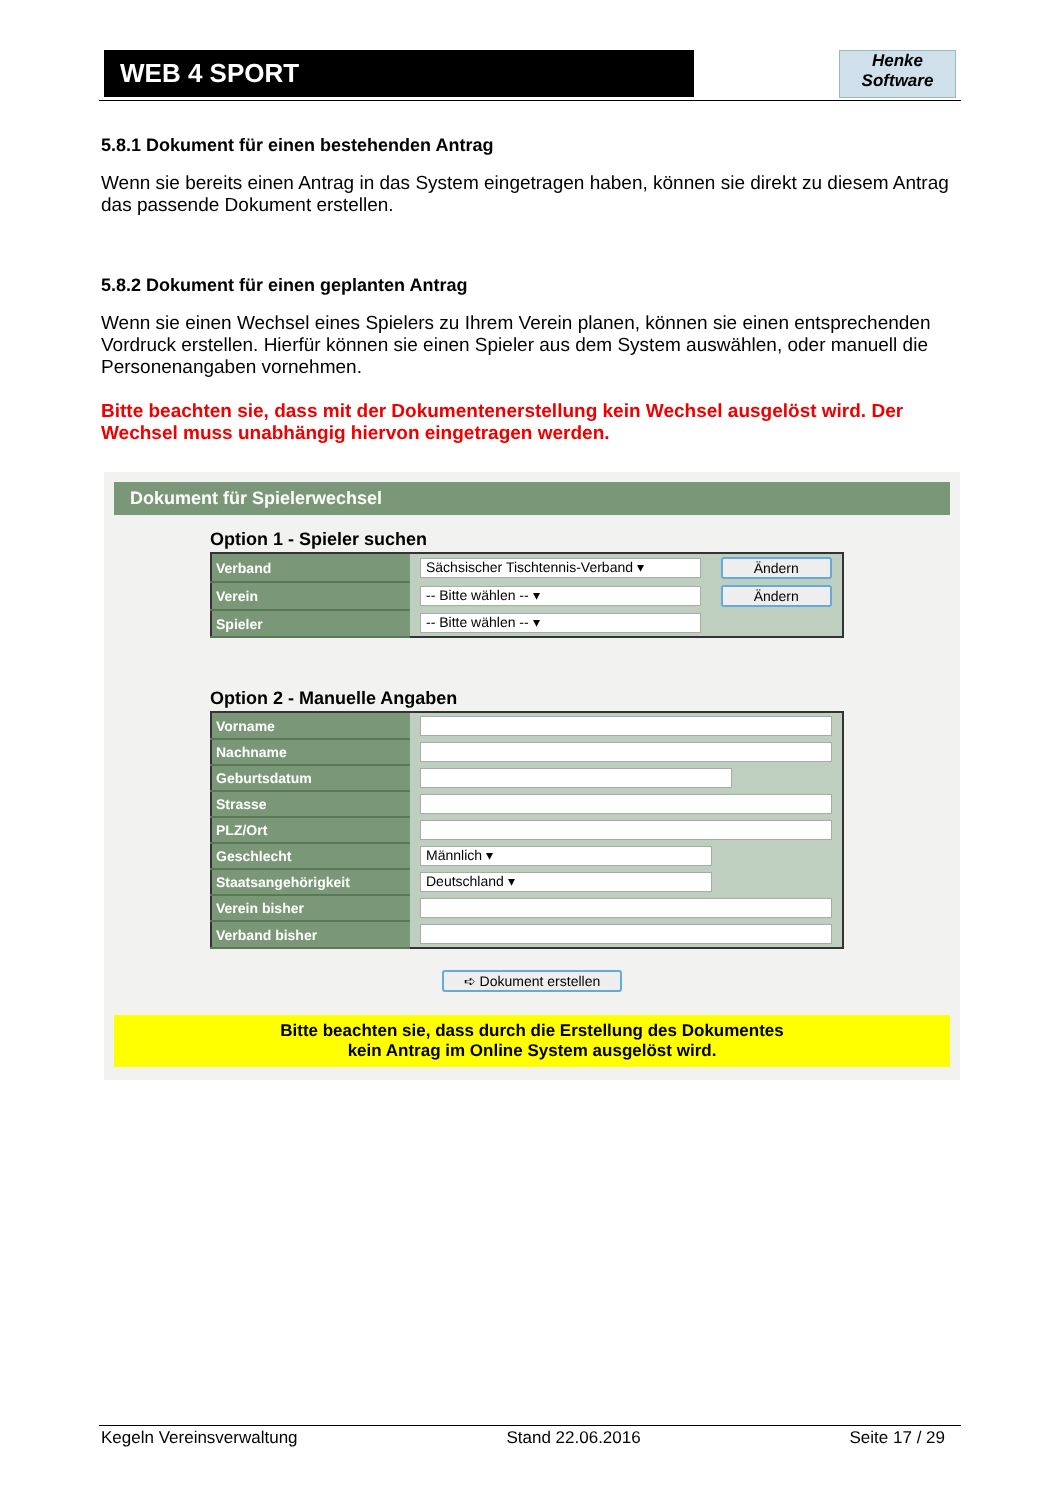WEB 4 SPORT
Henke
Software
5.8.1 Dokument für einen bestehenden Antrag
Wenn sie bereits einen Antrag in das System eingetragen haben, können sie direkt zu diesem Antrag das passende Dokument erstellen.
5.8.2 Dokument für einen geplanten Antrag
Wenn sie einen Wechsel eines Spielers zu Ihrem Verein planen, können sie einen entsprechenden Vordruck erstellen. Hierfür können sie einen Spieler aus dem System auswählen, oder manuell die Personenangaben vornehmen.
Bitte beachten sie, dass mit der Dokumentenerstellung kein Wechsel ausgelöst wird. Der Wechsel muss unabhängig hiervon eingetragen werden.
Dokument für Spielerwechsel
Option 1 - Spieler suchen
| Verband | Sächsischer Tischtennis-Verband ▾ | Ändern |
| Verein | -- Bitte wählen -- ▾ | Ändern |
| Spieler | -- Bitte wählen -- ▾ | |
Option 2 - Manuelle Angaben
| Vorname | |
| Nachname | |
| Geburtsdatum | |
| Strasse | |
| PLZ/Ort | |
| Geschlecht | Männlich ▾ |
| Staatsangehörigkeit | Deutschland ▾ |
| Verein bisher | |
| Verband bisher | |
➪ Dokument erstellen
Bitte beachten sie, dass durch die Erstellung des Dokumentes
kein Antrag im Online System ausgelöst wird.
Kegeln Vereinsverwaltung Stand 22.06.2016 Seite 17 / 29